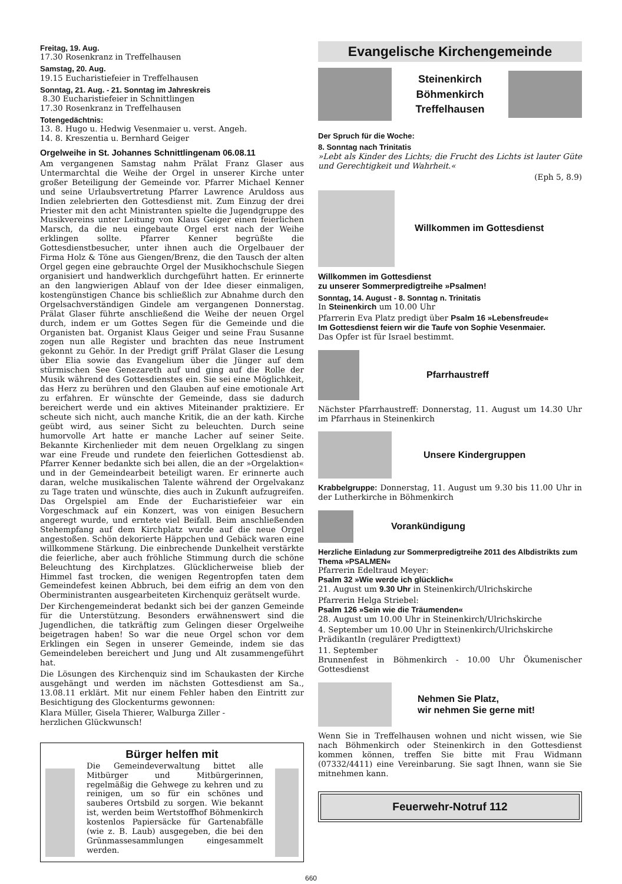Freitag, 19. Aug.
17.30 Rosenkranz in Treffelhausen
Samstag, 20. Aug.
19.15 Eucharistiefeier in Treffelhausen
Sonntag, 21. Aug. - 21. Sonntag im Jahreskreis
8.30 Eucharistiefeier in Schnittlingen
17.30 Rosenkranz in Treffelhausen
Totengedächtnis:
13. 8. Hugo u. Hedwig Vesenmaier u. verst. Angeh.
14. 8. Kreszentia u. Bernhard Geiger
Orgelweihe in St. Johannes Schnittlingenam 06.08.11
Am vergangenen Samstag nahm Prälat Franz Glaser aus Untermarchtal die Weihe der Orgel in unserer Kirche unter großer Beteiligung der Gemeinde vor. Pfarrer Michael Kenner und seine Urlaubsvertretung Pfarrer Lawrence Aruldoss aus Indien zelebrierten den Gottesdienst mit. Zum Einzug der drei Priester mit den acht Ministranten spielte die Jugendgruppe des Musikvereins unter Leitung von Klaus Geiger einen feierlichen Marsch, da die neu eingebaute Orgel erst nach der Weihe erklingen sollte. Pfarrer Kenner begrüßte die Gottesdienstbesucher, unter ihnen auch die Orgelbauer der Firma Holz & Töne aus Giengen/Brenz, die den Tausch der alten Orgel gegen eine gebrauchte Orgel der Musikhochschule Siegen organisiert und handwerklich durchgeführt hatten. Er erinnerte an den langwierigen Ablauf von der Idee dieser einmaligen, kostengünstigen Chance bis schließlich zur Abnahme durch den Orgelsachverständigen Gindele am vergangenen Donnerstag. Prälat Glaser führte anschließend die Weihe der neuen Orgel durch, indem er um Gottes Segen für die Gemeinde und die Organisten bat. Organist Klaus Geiger und seine Frau Susanne zogen nun alle Register und brachten das neue Instrument gekonnt zu Gehör. In der Predigt griff Prälat Glaser die Lesung über Elia sowie das Evangelium über die Jünger auf dem stürmischen See Genezareth auf und ging auf die Rolle der Musik während des Gottesdienstes ein. Sie sei eine Möglichkeit, das Herz zu berühren und den Glauben auf eine emotionale Art zu erfahren. Er wünschte der Gemeinde, dass sie dadurch bereichert werde und ein aktives Miteinander praktiziere. Er scheute sich nicht, auch manche Kritik, die an der kath. Kirche geübt wird, aus seiner Sicht zu beleuchten. Durch seine humorvolle Art hatte er manche Lacher auf seiner Seite. Bekannte Kirchenlieder mit dem neuen Orgelklang zu singen war eine Freude und rundete den feierlichen Gottesdienst ab. Pfarrer Kenner bedankte sich bei allen, die an der »Orgelaktion« und in der Gemeindearbeit beteiligt waren. Er erinnerte auch daran, welche musikalischen Talente während der Orgelvakanz zu Tage traten und wünschte, dies auch in Zukunft aufzugreifen. Das Orgelspiel am Ende der Eucharistiefeier war ein Vorgeschmack auf ein Konzert, was von einigen Besuchern angeregt wurde, und erntete viel Beifall. Beim anschließenden Stehempfang auf dem Kirchplatz wurde auf die neue Orgel angestoßen. Schön dekorierte Häppchen und Gebäck waren eine willkommene Stärkung. Die einbrechende Dunkelheit verstärkte die feierliche, aber auch fröhliche Stimmung durch die schöne Beleuchtung des Kirchplatzes. Glücklicherweise blieb der Himmel fast trocken, die wenigen Regentropfen taten dem Gemeindefest keinen Abbruch, bei dem eifrig an dem von den Oberministranten ausgearbeiteten Kirchenquiz gerätselt wurde.
Der Kirchengemeinderat bedankt sich bei der ganzen Gemeinde für die Unterstützung. Besonders erwähnenswert sind die Jugendlichen, die tatkräftig zum Gelingen dieser Orgelweihe beigetragen haben! So war die neue Orgel schon vor dem Erklingen ein Segen in unserer Gemeinde, indem sie das Gemeindeleben bereichert und Jung und Alt zusammengeführt hat.
Die Lösungen des Kirchenquiz sind im Schaukasten der Kirche ausgehängt und werden im nächsten Gottesdienst am Sa., 13.08.11 erklärt. Mit nur einem Fehler haben den Eintritt zur Besichtigung des Glockenturms gewonnen:
Klara Müller, Gisela Thierer, Walburga Ziller -
herzlichen Glückwunsch!
Bürger helfen mit
Die Gemeindeverwaltung bittet alle Mitbürger und Mitbürgerinnen, regelmäßig die Gehwege zu kehren und zu reinigen, um so für ein schönes und sauberes Ortsbild zu sorgen. Wie bekannt ist, werden beim Wertstoffhof Böhmenkirch kostenlos Papiersäcke für Gartenabfälle (wie z. B. Laub) ausgegeben, die bei den Grünmassesammlungen eingesammelt werden.
Evangelische Kirchengemeinde
Steinenkirch
Böhmenkirch
Treffelhausen
Der Spruch für die Woche:
8. Sonntag nach Trinitatis
»Lebt als Kinder des Lichts; die Frucht des Lichts ist lauter Güte und Gerechtigkeit und Wahrheit.«
(Eph 5, 8.9)
Willkommen im Gottesdienst
Willkommen im Gottesdienst
zu unserer Sommerpredigtreihe »Psalmen!
Sonntag, 14. August - 8. Sonntag n. Trinitatis
In Steinenkirch um 10.00 Uhr
Pfarrerin Eva Platz predigt über Psalm 16 »Lebensfreude«
Im Gottesdienst feiern wir die Taufe von Sophie Vesenmaier.
Das Opfer ist für Israel bestimmt.
Pfarrhaustreff
Nächster Pfarrhaustreff: Donnerstag, 11. August um 14.30 Uhr im Pfarrhaus in Steinenkirch
Unsere Kindergruppen
Krabbelgruppe: Donnerstag, 11. August um 9.30 bis 11.00 Uhr in der Lutherkirche in Böhmenkirch
Vorankündigung
Herzliche Einladung zur Sommerpredigtreihe 2011 des Albdistrikts zum Thema »PSALMEN«
Pfarrerin Edeltraud Meyer:
Psalm 32 »Wie werde ich glücklich«
21. August um 9.30 Uhr in Steinenkirch/Ulrichskirche
Pfarrerin Helga Striebel:
Psalm 126 »Sein wie die Träumenden«
28. August um 10.00 Uhr in Steinenkirch/Ulrichskirche
4. September um 10.00 Uhr in Steinenkirch/Ulrichskirche
PrädikantIn (regulärer Predigttext)
11. September
Brunnenfest in Böhmenkirch - 10.00 Uhr Ökumenischer Gottesdienst
Nehmen Sie Platz,
wir nehmen Sie gerne mit!
Wenn Sie in Treffelhausen wohnen und nicht wissen, wie Sie nach Böhmenkirch oder Steinenkirch in den Gottesdienst kommen können, treffen Sie bitte mit Frau Widmann (07332/4411) eine Vereinbarung. Sie sagt Ihnen, wann sie Sie mitnehmen kann.
Feuerwehr-Notruf 112
660